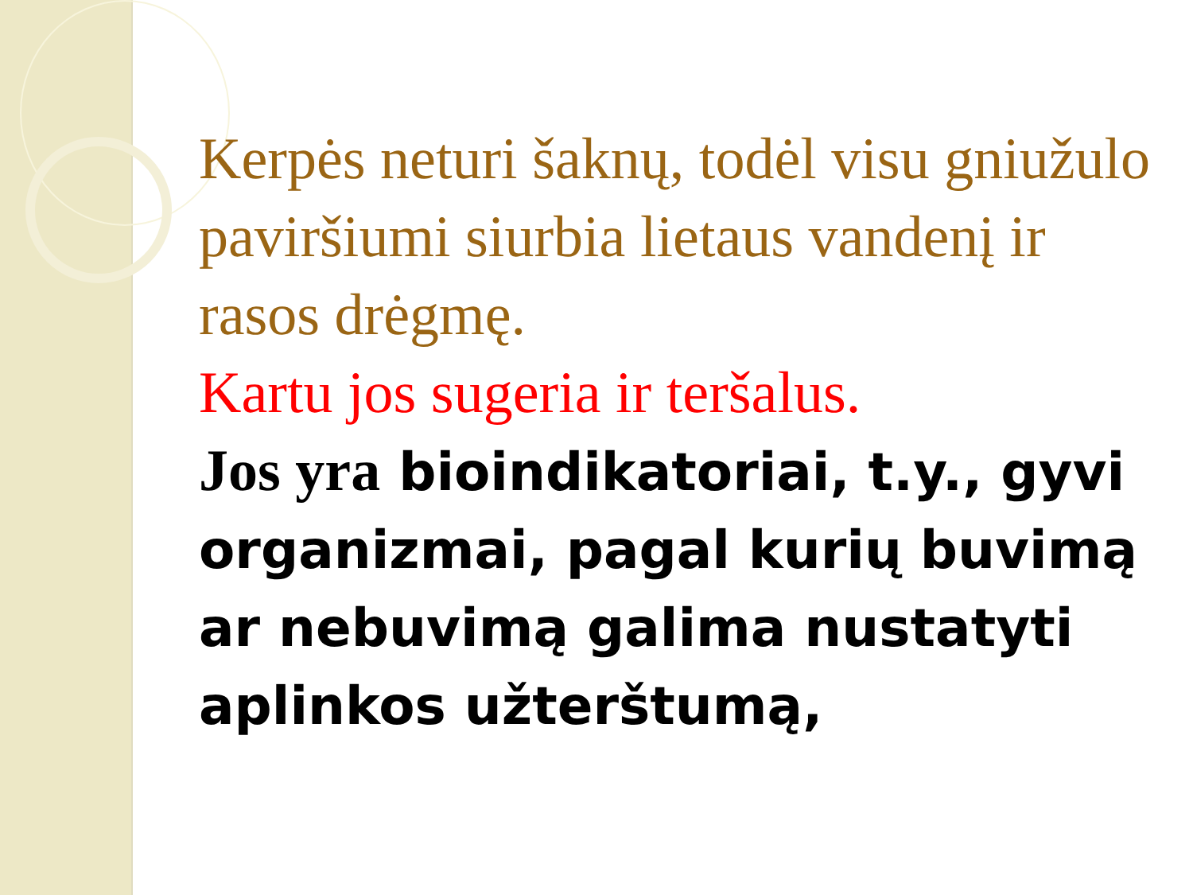Kerpės neturi šaknų, todėl visu gniužulo paviršiumi siurbia lietaus vandenį ir rasos drėgmę.
Kartu jos sugeria ir teršalus.
Jos yra bioindikatoriai, t.y., gyvi organizmai, pagal kurių buvimą ar nebuvimą galima nustatyti aplinkos užterštumą,